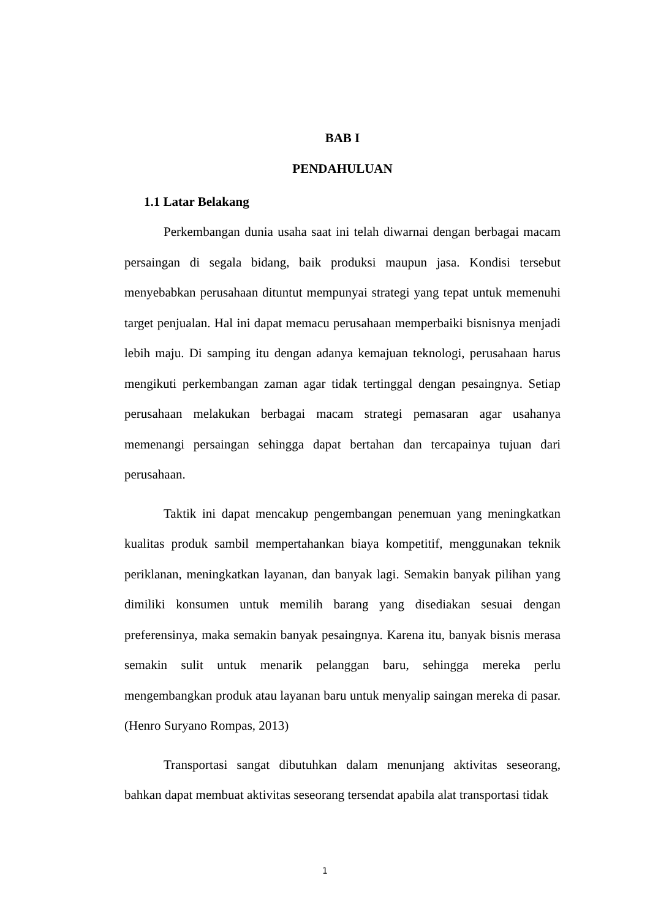BAB I
PENDAHULUAN
1.1 Latar Belakang
Perkembangan dunia usaha saat ini telah diwarnai dengan berbagai macam persaingan di segala bidang, baik produksi maupun jasa. Kondisi tersebut menyebabkan perusahaan dituntut mempunyai strategi yang tepat untuk memenuhi target penjualan. Hal ini dapat memacu perusahaan memperbaiki bisnisnya menjadi lebih maju. Di samping itu dengan adanya kemajuan teknologi, perusahaan harus mengikuti perkembangan zaman agar tidak tertinggal dengan pesaingnya. Setiap perusahaan melakukan berbagai macam strategi pemasaran agar usahanya memenangi persaingan sehingga dapat bertahan dan tercapainya tujuan dari perusahaan.
Taktik ini dapat mencakup pengembangan penemuan yang meningkatkan kualitas produk sambil mempertahankan biaya kompetitif, menggunakan teknik periklanan, meningkatkan layanan, dan banyak lagi. Semakin banyak pilihan yang dimiliki konsumen untuk memilih barang yang disediakan sesuai dengan preferensinya, maka semakin banyak pesaingnya. Karena itu, banyak bisnis merasa semakin sulit untuk menarik pelanggan baru, sehingga mereka perlu mengembangkan produk atau layanan baru untuk menyalip saingan mereka di pasar. (Henro Suryano Rompas, 2013)
Transportasi sangat dibutuhkan dalam menunjang aktivitas seseorang, bahkan dapat membuat aktivitas seseorang tersendat apabila alat transportasi tidak
1